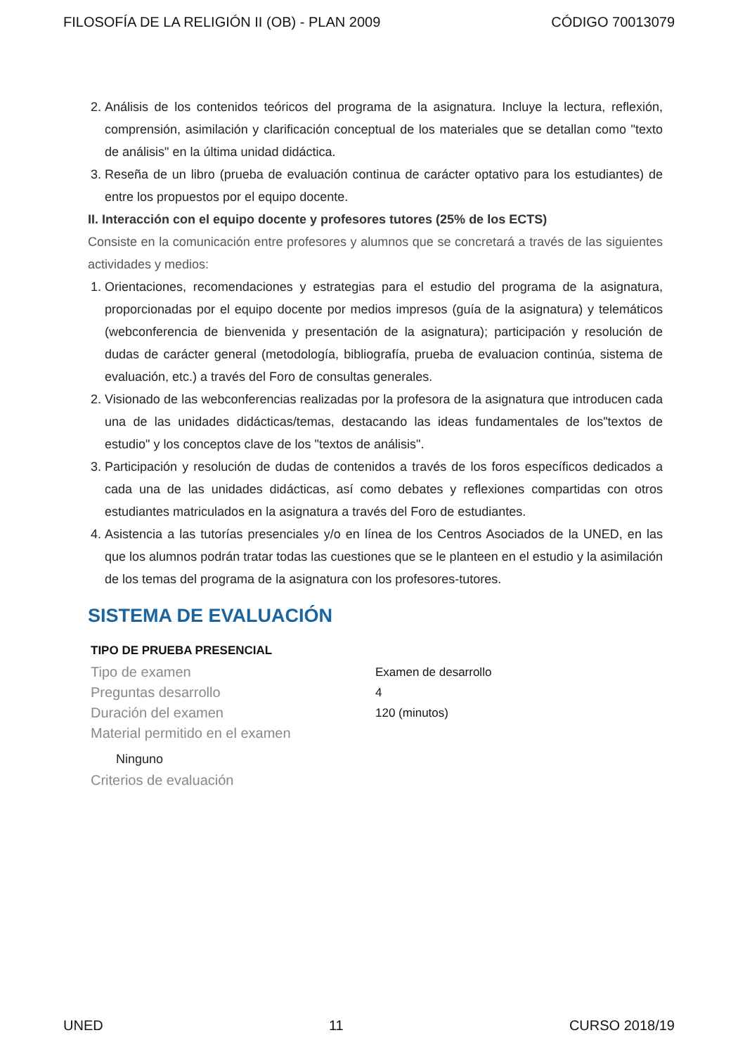FILOSOFÍA DE LA RELIGIÓN II (OB) - PLAN 2009 CÓDIGO 70013079
2. Análisis de los contenidos teóricos del programa de la asignatura. Incluye la lectura, reflexión, comprensión, asimilación y clarificación conceptual de los materiales que se detallan como "texto de análisis" en la última unidad didáctica.
3. Reseña de un libro (prueba de evaluación continua de carácter optativo para los estudiantes) de entre los propuestos por el equipo docente.
II. Interacción con el equipo docente y profesores tutores (25% de los ECTS)
Consiste en la comunicación entre profesores y alumnos que se concretará a través de las siguientes actividades y medios:
1. Orientaciones, recomendaciones y estrategias para el estudio del programa de la asignatura, proporcionadas por el equipo docente por medios impresos (guía de la asignatura) y telemáticos (webconferencia de bienvenida y presentación de la asignatura); participación y resolución de dudas de carácter general (metodología, bibliografía, prueba de evaluacion continúa, sistema de evaluación, etc.) a través del Foro de consultas generales.
2. Visionado de las webconferencias realizadas por la profesora de la asignatura que introducen cada una de las unidades didácticas/temas, destacando las ideas fundamentales de los"textos de estudio" y los conceptos clave de los "textos de análisis".
3. Participación y resolución de dudas de contenidos a través de los foros específicos dedicados a cada una de las unidades didácticas, así como debates y reflexiones compartidas con otros estudiantes matriculados en la asignatura a través del Foro de estudiantes.
4. Asistencia a las tutorías presenciales y/o en línea de los Centros Asociados de la UNED, en las que los alumnos podrán tratar todas las cuestiones que se le planteen en el estudio y la asimilación de los temas del programa de la asignatura con los profesores-tutores.
SISTEMA DE EVALUACIÓN
TIPO DE PRUEBA PRESENCIAL
Tipo de examen Examen de desarrollo
Preguntas desarrollo 4
Duración del examen 120 (minutos)
Material permitido en el examen
Ninguno
Criterios de evaluación
UNED 11 CURSO 2018/19